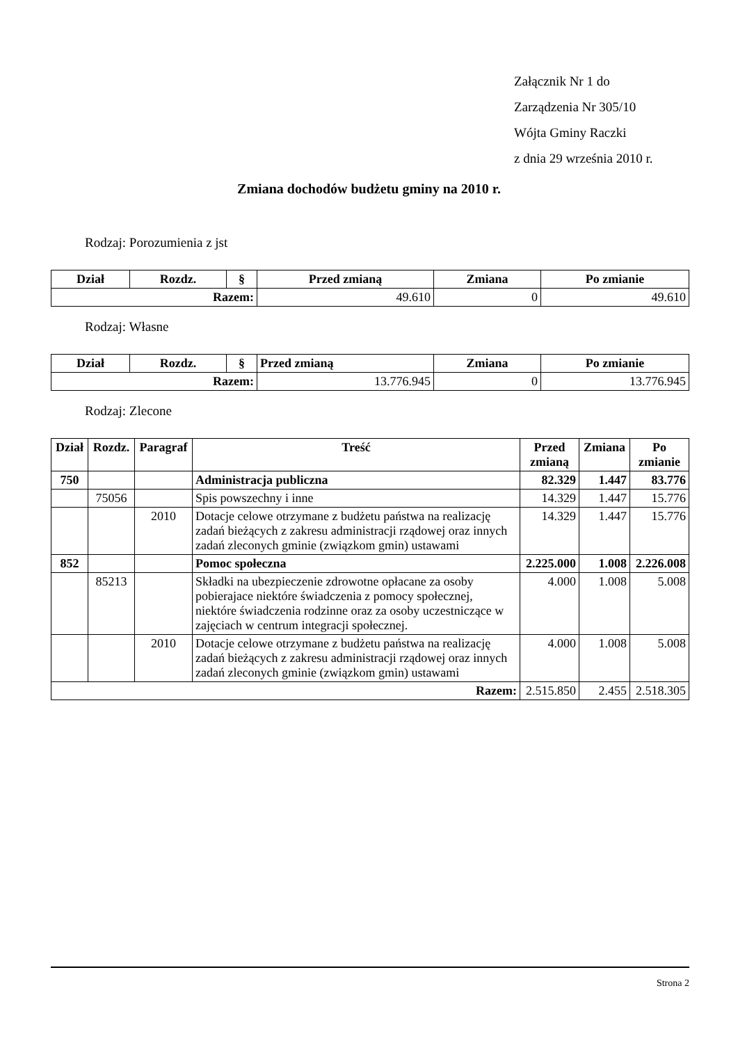Załącznik Nr 1 do
Zarządzenia Nr 305/10
Wójta Gminy Raczki
z dnia 29 września 2010 r.
Zmiana dochodów budżetu gminy na 2010 r.
Rodzaj: Porozumienia z jst
| Dział | Rozdz. | § | Przed zmianą | Zmiana | Po zmianie |
| --- | --- | --- | --- | --- | --- |
| Razem: | | | 49.610 | 0 | 49.610 |
Rodzaj: Własne
| Dział | Rozdz. | § | Przed zmianą | Zmiana | Po zmianie |
| --- | --- | --- | --- | --- | --- |
| Razem: | | | 13.776.945 | 0 | 13.776.945 |
Rodzaj: Zlecone
| Dział | Rozdz. | Paragraf | Treść | Przed zmianą | Zmiana | Po zmianie |
| --- | --- | --- | --- | --- | --- | --- |
| 750 | | | Administracja publiczna | 82.329 | 1.447 | 83.776 |
| | 75056 | | Spis powszechny i inne | 14.329 | 1.447 | 15.776 |
| | | 2010 | Dotacje celowe otrzymane z budżetu państwa na realizację zadań bieżących z zakresu administracji rządowej oraz innych zadań zleconych gminie (związkom gmin) ustawami | 14.329 | 1.447 | 15.776 |
| 852 | | | Pomoc społeczna | 2.225.000 | 1.008 | 2.226.008 |
| | 85213 | | Składki na ubezpieczenie zdrowotne opłacane za osoby pobierajace niektóre świadczenia z pomocy społecznej, niektóre świadczenia rodzinne oraz za osoby uczestniczące w zajęciach w centrum integracji społecznej. | 4.000 | 1.008 | 5.008 |
| | | 2010 | Dotacje celowe otrzymane z budżetu państwa na realizację zadań bieżących z zakresu administracji rządowej oraz innych zadań zleconych gminie (związkom gmin) ustawami | 4.000 | 1.008 | 5.008 |
| Razem: | | | | 2.515.850 | 2.455 | 2.518.305 |
Strona 2